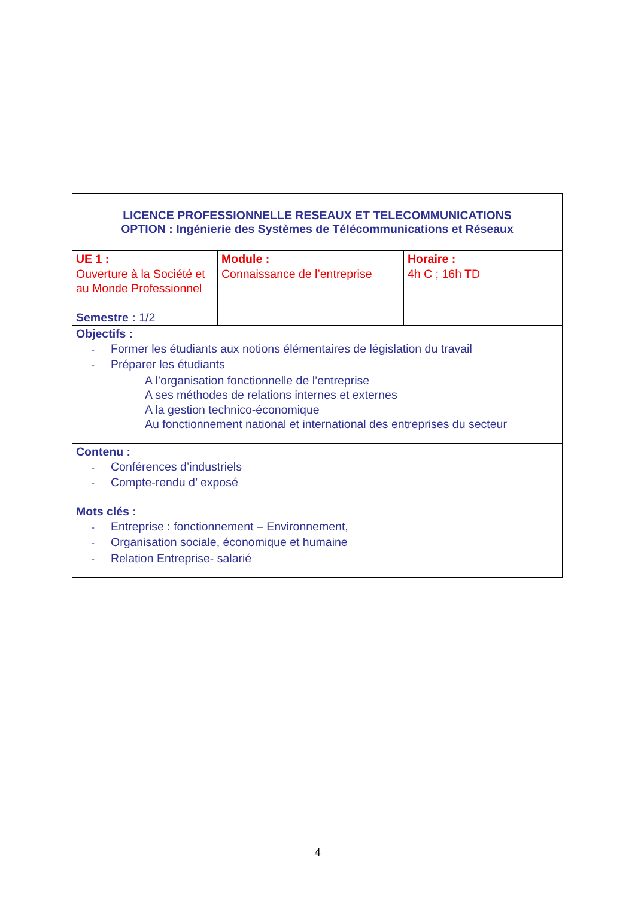| LICENCE PROFESSIONNELLE RESEAUX ET TELECOMMUNICATIONS OPTION : Ingénierie des Systèmes de Télécommunications et Réseaux | | |
| UE 1 : Ouverture à la Société et au Monde Professionnel | Module : Connaissance de l’entreprise | Horaire : 4h C ; 16h TD |
| Semestre : 1/2 | | |
| Objectifs : - Former les étudiants aux notions élémentaires de législation du travail - Préparer les étudiants A l’organisation fonctionnelle de l’entreprise A ses méthodes de relations internes et externes A la gestion technico-économique Au fonctionnement national et international des entreprises du secteur | | |
| Contenu : - Conférences d’industriels - Compte-rendu d’ exposé | | |
| Mots clés : - Entreprise : fonctionnement – Environnement, - Organisation sociale, économique et humaine - Relation Entreprise- salarié | | |
4